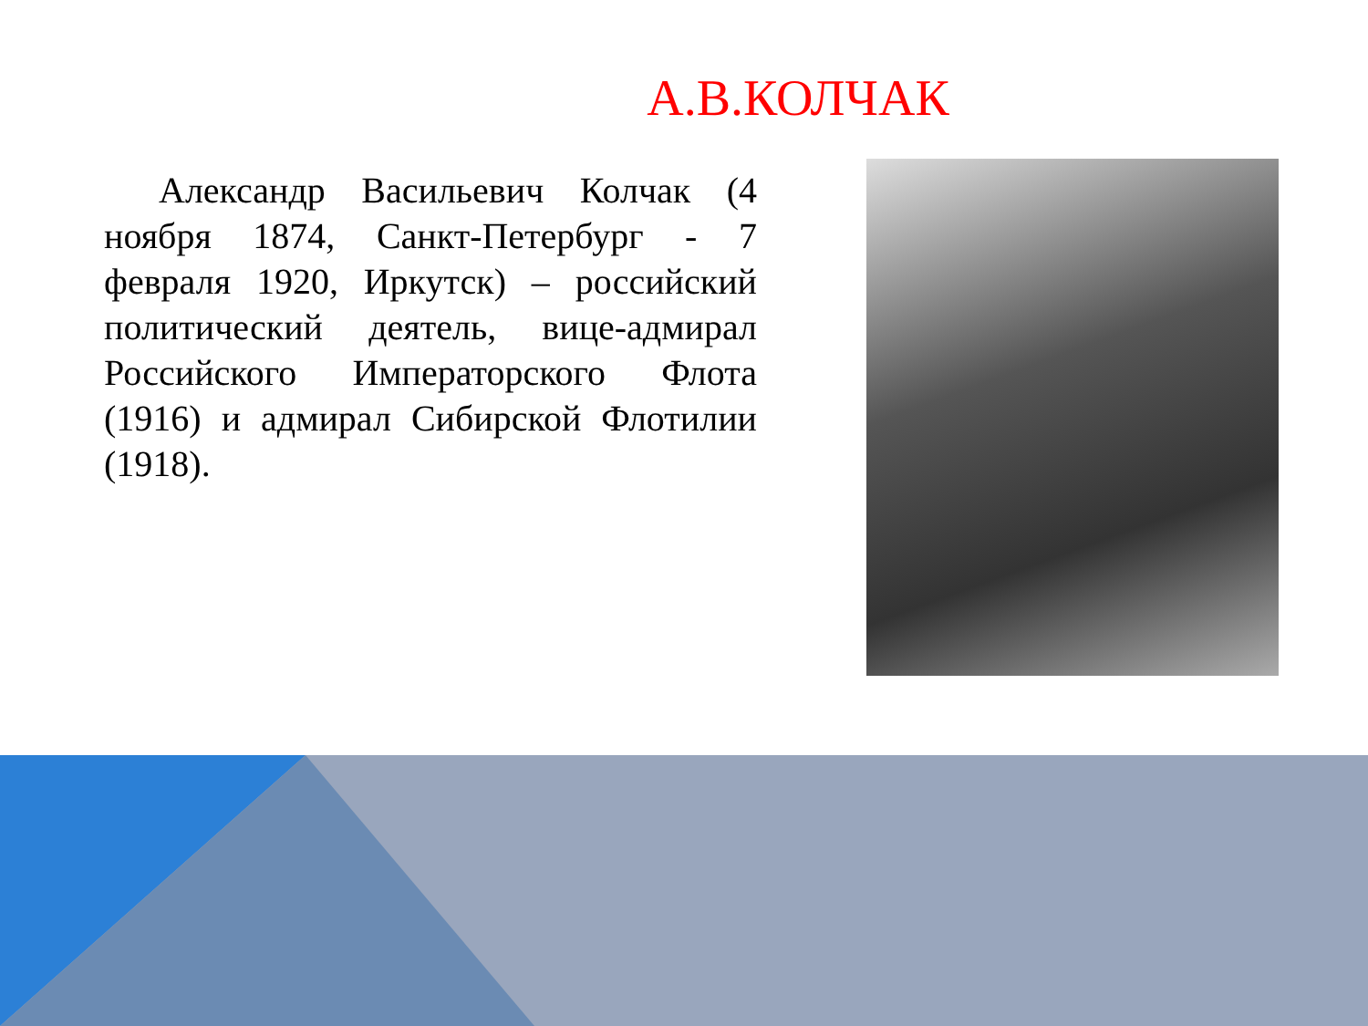А.В.КОЛЧАК
Александр Васильевич Колчак (4 ноября 1874, Санкт-Петербург - 7 февраля 1920, Иркутск) – российский политический деятель, вице-адмирал Российского Императорского Флота (1916) и адмирал Сибирской Флотилии (1918).